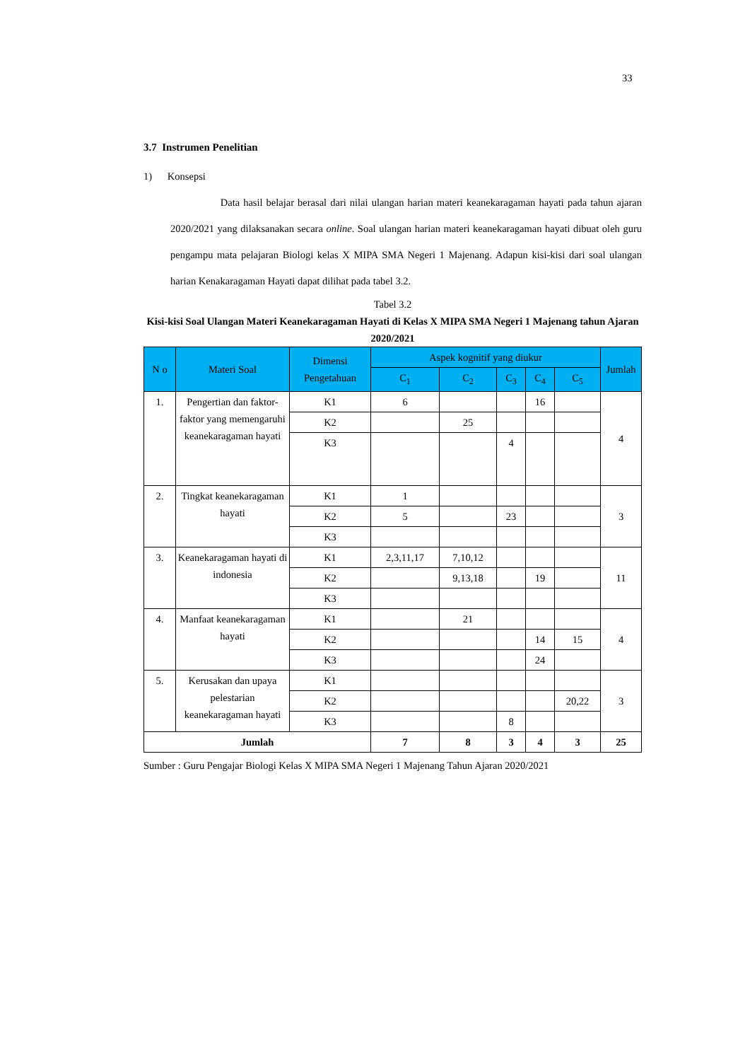33
3.7 Instrumen Penelitian
1) Konsepsi
Data hasil belajar berasal dari nilai ulangan harian materi keanekaragaman hayati pada tahun ajaran 2020/2021 yang dilaksanakan secara online. Soal ulangan harian materi keanekaragaman hayati dibuat oleh guru pengampu mata pelajaran Biologi kelas X MIPA SMA Negeri 1 Majenang. Adapun kisi-kisi dari soal ulangan harian Kenakaragaman Hayati dapat dilihat pada tabel 3.2.
Tabel 3.2
Kisi-kisi Soal Ulangan Materi Keanekaragaman Hayati di Kelas X MIPA SMA Negeri 1 Majenang tahun Ajaran 2020/2021
| N o | Materi Soal | Dimensi Pengetahuan | Aspek kognitif yang diukur | | | | | Jumlah |
| --- | --- | --- | --- | --- | --- | --- | --- | --- |
| | | | C<sub>1</sub> | C<sub>2</sub> | C<sub>3</sub> | C<sub>4</sub> | C<sub>5</sub> | |
| 1. | Pengertian dan faktor-faktor yang memengaruhi keanekaragaman hayati | K1 | 6 | | | 16 | | 4 |
| | | K2 | | 25 | | | | |
| | | K3 | | | 4 | | | |
| 2. | Tingkat keanekaragaman hayati | K1 | 1 | | | | | 3 |
| | | K2 | 5 | | 23 | | | |
| | | K3 | | | | | | |
| 3. | Keanekaragaman hayati di indonesia | K1 | 2,3,11,17 | 7,10,12 | | | | 11 |
| | | K2 | | 9,13,18 | | 19 | | |
| | | K3 | | | | | | |
| 4. | Manfaat keanekaragaman hayati | K1 | | 21 | | | | 4 |
| | | K2 | | | | 14 | 15 | |
| | | K3 | | | | 24 | | |
| 5. | Kerusakan dan upaya pelestarian keanekaragaman hayati | K1 | | | | | | 3 |
| | | K2 | | | | | 20,22 | |
| | | K3 | | | 8 | | | |
| Jumlah | | | 7 | 8 | 3 | 4 | 3 | 25 |
Sumber : Guru Pengajar Biologi Kelas X MIPA SMA Negeri 1 Majenang Tahun Ajaran 2020/2021